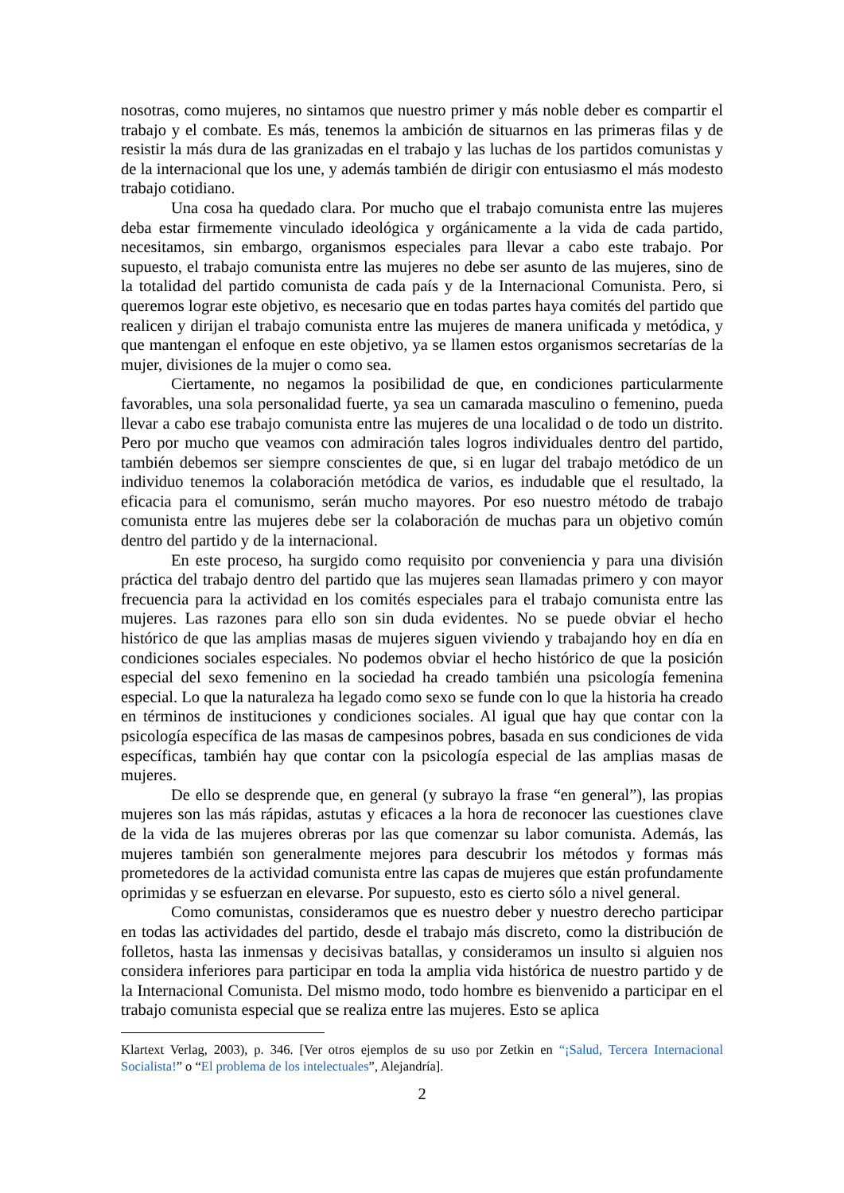nosotras, como mujeres, no sintamos que nuestro primer y más noble deber es compartir el trabajo y el combate. Es más, tenemos la ambición de situarnos en las primeras filas y de resistir la más dura de las granizadas en el trabajo y las luchas de los partidos comunistas y de la internacional que los une, y además también de dirigir con entusiasmo el más modesto trabajo cotidiano.
Una cosa ha quedado clara. Por mucho que el trabajo comunista entre las mujeres deba estar firmemente vinculado ideológica y orgánicamente a la vida de cada partido, necesitamos, sin embargo, organismos especiales para llevar a cabo este trabajo. Por supuesto, el trabajo comunista entre las mujeres no debe ser asunto de las mujeres, sino de la totalidad del partido comunista de cada país y de la Internacional Comunista. Pero, si queremos lograr este objetivo, es necesario que en todas partes haya comités del partido que realicen y dirijan el trabajo comunista entre las mujeres de manera unificada y metódica, y que mantengan el enfoque en este objetivo, ya se llamen estos organismos secretarías de la mujer, divisiones de la mujer o como sea.
Ciertamente, no negamos la posibilidad de que, en condiciones particularmente favorables, una sola personalidad fuerte, ya sea un camarada masculino o femenino, pueda llevar a cabo ese trabajo comunista entre las mujeres de una localidad o de todo un distrito. Pero por mucho que veamos con admiración tales logros individuales dentro del partido, también debemos ser siempre conscientes de que, si en lugar del trabajo metódico de un individuo tenemos la colaboración metódica de varios, es indudable que el resultado, la eficacia para el comunismo, serán mucho mayores. Por eso nuestro método de trabajo comunista entre las mujeres debe ser la colaboración de muchas para un objetivo común dentro del partido y de la internacional.
En este proceso, ha surgido como requisito por conveniencia y para una división práctica del trabajo dentro del partido que las mujeres sean llamadas primero y con mayor frecuencia para la actividad en los comités especiales para el trabajo comunista entre las mujeres. Las razones para ello son sin duda evidentes. No se puede obviar el hecho histórico de que las amplias masas de mujeres siguen viviendo y trabajando hoy en día en condiciones sociales especiales. No podemos obviar el hecho histórico de que la posición especial del sexo femenino en la sociedad ha creado también una psicología femenina especial. Lo que la naturaleza ha legado como sexo se funde con lo que la historia ha creado en términos de instituciones y condiciones sociales. Al igual que hay que contar con la psicología específica de las masas de campesinos pobres, basada en sus condiciones de vida específicas, también hay que contar con la psicología especial de las amplias masas de mujeres.
De ello se desprende que, en general (y subrayo la frase “en general”), las propias mujeres son las más rápidas, astutas y eficaces a la hora de reconocer las cuestiones clave de la vida de las mujeres obreras por las que comenzar su labor comunista. Además, las mujeres también son generalmente mejores para descubrir los métodos y formas más prometedores de la actividad comunista entre las capas de mujeres que están profundamente oprimidas y se esfuerzan en elevarse. Por supuesto, esto es cierto sólo a nivel general.
Como comunistas, consideramos que es nuestro deber y nuestro derecho participar en todas las actividades del partido, desde el trabajo más discreto, como la distribución de folletos, hasta las inmensas y decisivas batallas, y consideramos un insulto si alguien nos considera inferiores para participar en toda la amplia vida histórica de nuestro partido y de la Internacional Comunista. Del mismo modo, todo hombre es bienvenido a participar en el trabajo comunista especial que se realiza entre las mujeres. Esto se aplica
Klartext Verlag, 2003), p. 346. [Ver otros ejemplos de su uso por Zetkin en “¡Salud, Tercera Internacional Socialista!” o “El problema de los intelectuales”, Alejandría].
2